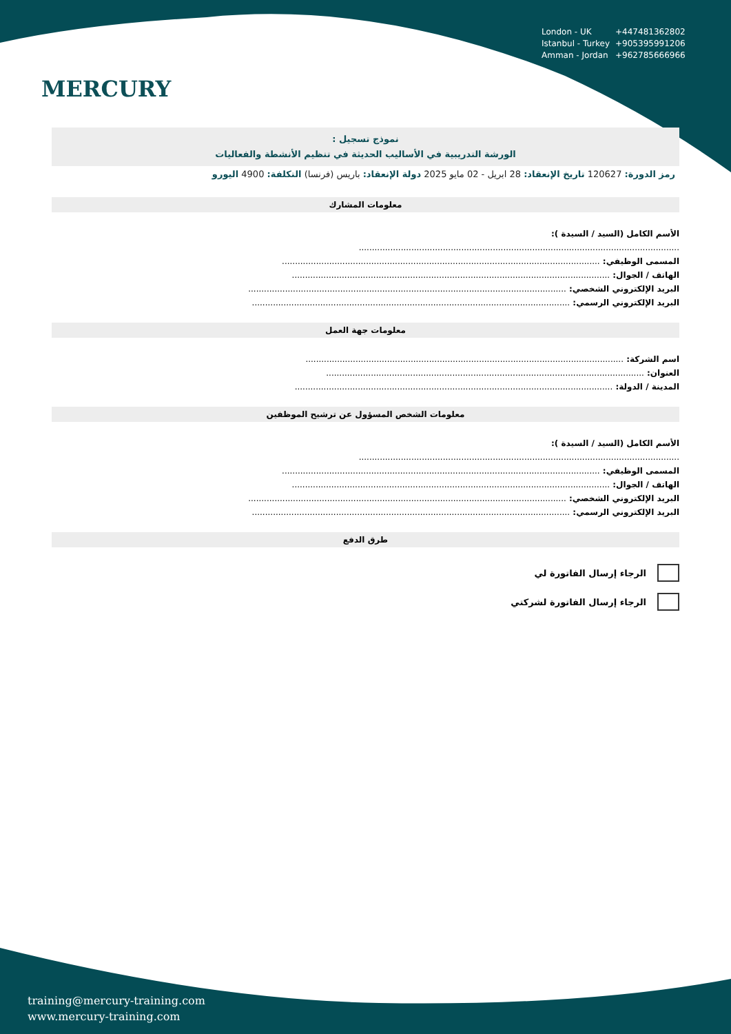MERCURY
| London - UK | +447481362802 |
| Istanbul - Turkey | +905395991206 |
| Amman - Jordan | +962785666966 |
نموذج تسجيل :
الورشة التدريبية في الأساليب الحديثة في تنظيم الأنشطة والفعاليات
رمز الدورة: 120627 تاريخ الإنعقاد: 28 ابريل - 02 مايو 2025 دولة الإنعقاد: باريس (فرنسا) التكلفة: 4900 اليورو
معلومات المشارك
الأسم الكامل (السيد / السيدة ):
..........................................................................................................................
المسمى الوظيفي: .........................................................................................................................
الهاتف / الجوال: .........................................................................................................................
البريد الإلكتروني الشخصي: .........................................................................................................................
البريد الإلكتروني الرسمي: .........................................................................................................................
معلومات جهة العمل
اسم الشركة: .........................................................................................................................
العنوان: .........................................................................................................................
المدينة / الدولة: .........................................................................................................................
معلومات الشخص المسؤول عن ترشيح الموظفين
الأسم الكامل (السيد / السيدة ):
..........................................................................................................................
المسمى الوظيفي: .........................................................................................................................
الهاتف / الجوال: .........................................................................................................................
البريد الإلكتروني الشخصي: .........................................................................................................................
البريد الإلكتروني الرسمي: .........................................................................................................................
طرق الدفع
الرجاء إرسال الفاتورة لي
الرجاء إرسال الفاتورة لشركتي
training@mercury-training.com
www.mercury-training.com